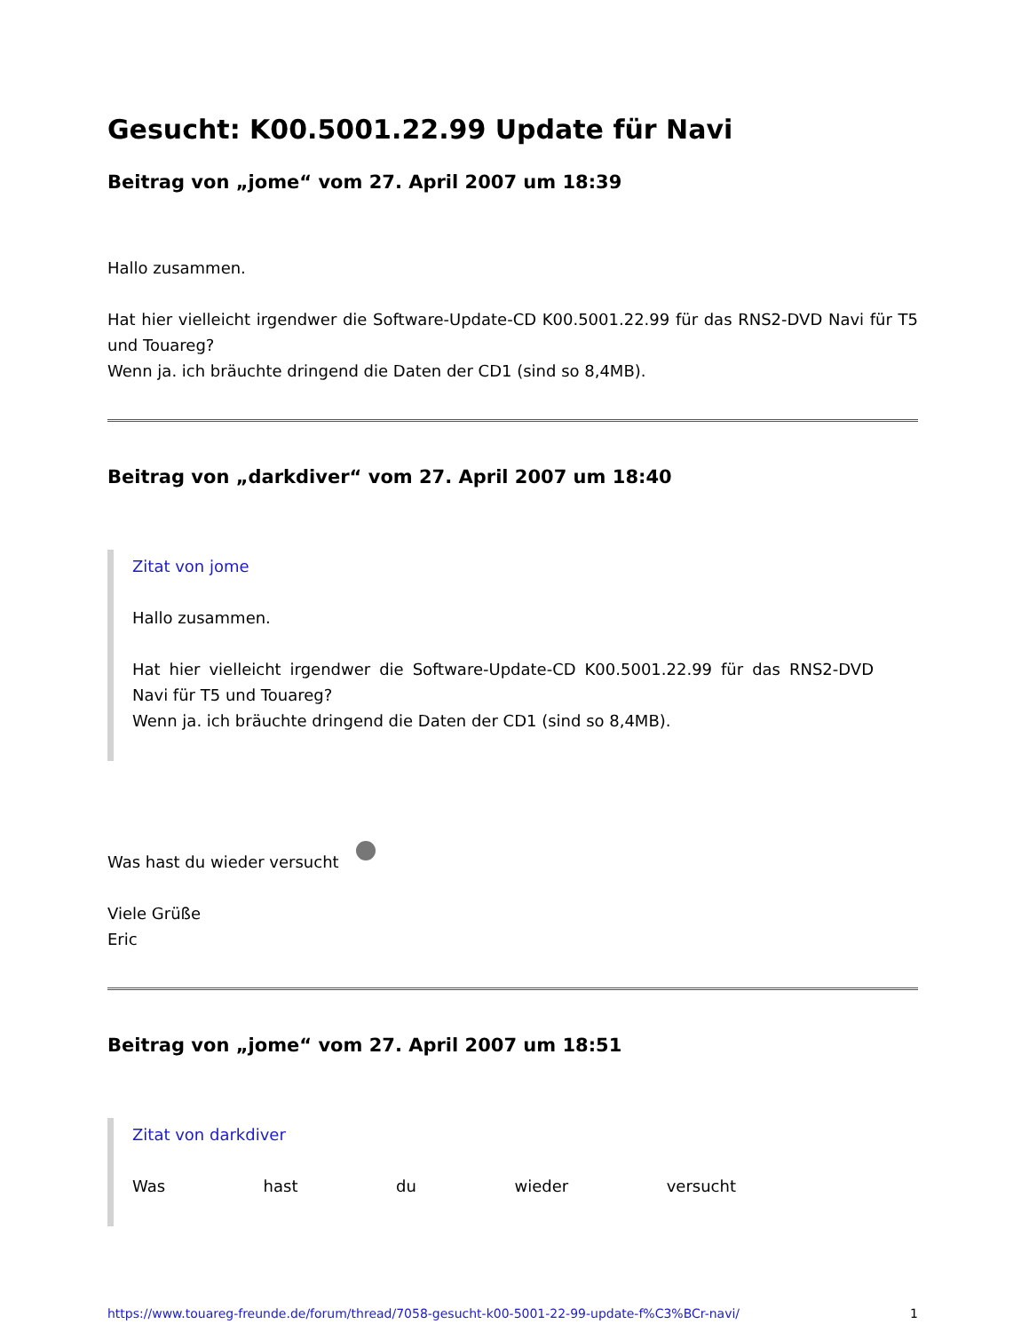Gesucht: K00.5001.22.99 Update für Navi
Beitrag von „jome“ vom 27. April 2007 um 18:39
Hallo zusammen.
Hat hier vielleicht irgendwer die Software-Update-CD K00.5001.22.99 für das RNS2-DVD Navi für T5 und Touareg?
Wenn ja. ich bräuchte dringend die Daten der CD1 (sind so 8,4MB).
Beitrag von „darkdiver“ vom 27. April 2007 um 18:40
Zitat von jome
Hallo zusammen.
Hat hier vielleicht irgendwer die Software-Update-CD K00.5001.22.99 für das RNS2-DVD Navi für T5 und Touareg?
Wenn ja. ich bräuchte dringend die Daten der CD1 (sind so 8,4MB).
Was hast du wieder versucht
Viele Grüße
Eric
Beitrag von „jome“ vom 27. April 2007 um 18:51
Zitat von darkdiver
Was hast du wieder versucht
https://www.touareg-freunde.de/forum/thread/7058-gesucht-k00-5001-22-99-update-f%C3%BCr-navi/ 1